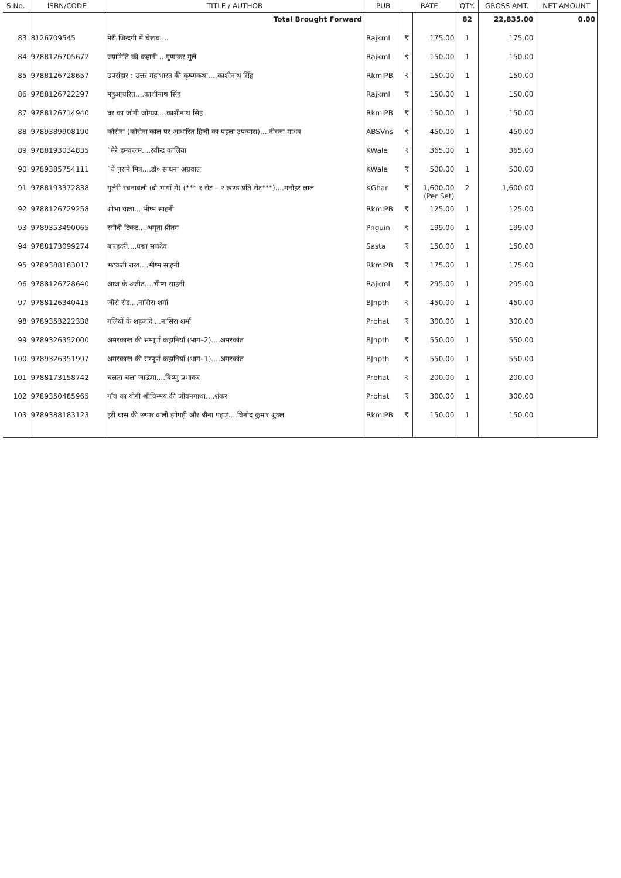| S.No. | ISBN/CODE | TITLE / AUTHOR | PUB | RATE | | QTY. | GROSS AMT. | NET AMOUNT |
| --- | --- | --- | --- | --- | --- | --- | --- | --- |
| | | Total Brought Forward | | | | 82 | 22,835.00 | 0.00 |
| 83 | 8126709545 | मेरी जिन्दगी में चेखव.... | Rajkml | ₹ | 175.00 | 1 | 175.00 | |
| 84 | 9788126705672 | ज्यामिति की कहानी....गुणाकर मुले | Rajkml | ₹ | 150.00 | 1 | 150.00 | |
| 85 | 9788126728657 | उपसंहार : उत्तर महाभारत की कृष्णकथा....काशीनाथ सिंह | RkmlPB | ₹ | 150.00 | 1 | 150.00 | |
| 86 | 9788126722297 | महुआचरित....काशीनाथ सिंह | Rajkml | ₹ | 150.00 | 1 | 150.00 | |
| 87 | 9788126714940 | घर का जोगी जोगड़ा....काशीनाथ सिंह | RkmlPB | ₹ | 150.00 | 1 | 150.00 | |
| 88 | 9789389908190 | कोरोना (कोरोना काल पर आधारित हिन्दी का पहला उपन्यास)....नीरजा माधव | ABSVns | ₹ | 450.00 | 1 | 450.00 | |
| 89 | 9788193034835 | `मेरे हमकलम....रवीन्द्र कालिया | KWale | ₹ | 365.00 | 1 | 365.00 | |
| 90 | 9789385754111 | `ये पुराने मित्र....डॉ० साधना अग्रवाल | KWale | ₹ | 500.00 | 1 | 500.00 | |
| 91 | 9788193372838 | गुलेरी रचनावली (दो भागों में) (*** १ सेट – २ खण्ड प्रति सेट***)....मनोहर लाल | KGhar | ₹ | 1,600.00 (Per Set) | 2 | 1,600.00 | |
| 92 | 9788126729258 | शोभा यात्रा....भीष्म साहनी | RkmlPB | ₹ | 125.00 | 1 | 125.00 | |
| 93 | 9789353490065 | रसीदी टिकट....अमृता प्रीतम | Pnguin | ₹ | 199.00 | 1 | 199.00 | |
| 94 | 9788173099274 | बारहदरी....पद्मा सचदेव | Sasta | ₹ | 150.00 | 1 | 150.00 | |
| 95 | 9789388183017 | भटकती राख....भीष्म साहनी | RkmlPB | ₹ | 175.00 | 1 | 175.00 | |
| 96 | 9788126728640 | आज के अतीत....भीष्म साहनी | Rajkml | ₹ | 295.00 | 1 | 295.00 | |
| 97 | 9788126340415 | जीरो रोड....नासिरा शर्मा | BJnpth | ₹ | 450.00 | 1 | 450.00 | |
| 98 | 9789353222338 | गलियों के शहजादे....नासिरा शर्मा | Prbhat | ₹ | 300.00 | 1 | 300.00 | |
| 99 | 9789326352000 | अमरकान्त की सम्पूर्ण कहानियाँ (भाग–2)....अमरकांत | BJnpth | ₹ | 550.00 | 1 | 550.00 | |
| 100 | 9789326351997 | अमरकान्त की सम्पूर्ण कहानियाँ (भाग–1)....अमरकांत | BJnpth | ₹ | 550.00 | 1 | 550.00 | |
| 101 | 9788173158742 | चलता चला जाऊंगा....विष्णु प्रभाकर | Prbhat | ₹ | 200.00 | 1 | 200.00 | |
| 102 | 9789350485965 | गाँव का योगी श्रीचिन्मय की जीवनगाथा....शंकर | Prbhat | ₹ | 300.00 | 1 | 300.00 | |
| 103 | 9789388183123 | हरी घास की छप्पर वाली झोपड़ी और बौना पहाड़....विनोद कुमार शुक्ल | RkmlPB | ₹ | 150.00 | 1 | 150.00 | |